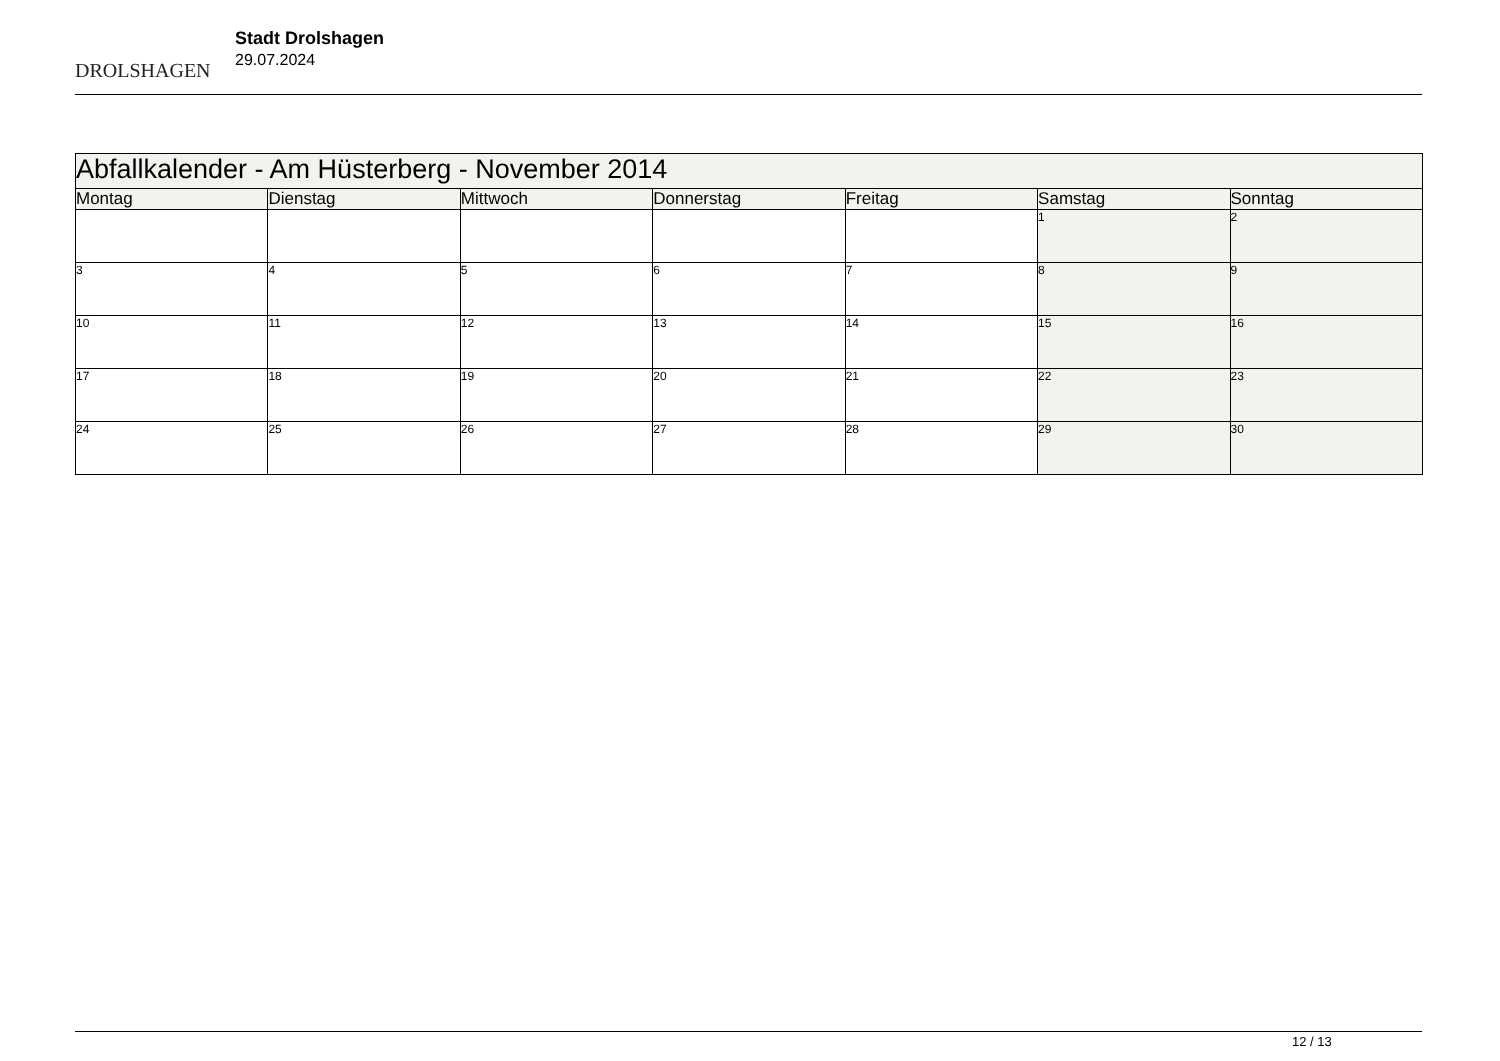DROLSHAGEN
Stadt Drolshagen
29.07.2024
| Abfallkalender - Am Hüsterberg - November 2014 | | | | | | |
| Montag | Dienstag | Mittwoch | Donnerstag | Freitag | Samstag | Sonntag |
| | | | | | 1 | 2 |
| 3 | 4 | 5 | 6 | 7 | 8 | 9 |
| 10 | 11 | 12 | 13 | 14 | 15 | 16 |
| 17 | 18 | 19 | 20 | 21 | 22 | 23 |
| 24 | 25 | 26 | 27 | 28 | 29 | 30 |
12 / 13